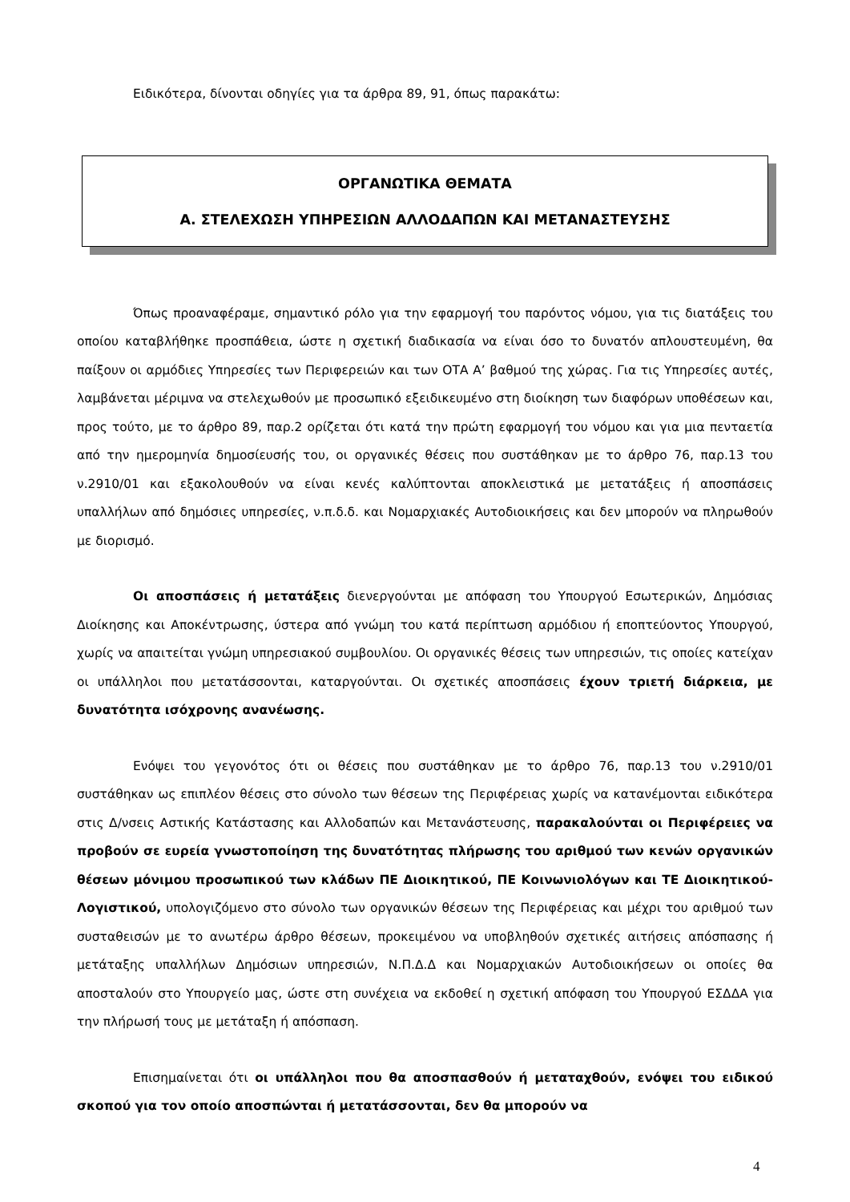Ειδικότερα, δίνονται οδηγίες για τα άρθρα 89, 91, όπως παρακάτω:
ΟΡΓΑΝΩΤΙΚΑ ΘΕΜΑΤΑ
Α. ΣΤΕΛΕΧΩΣΗ ΥΠΗΡΕΣΙΩΝ ΑΛΛΟΔΑΠΩΝ ΚΑΙ ΜΕΤΑΝΑΣΤΕΥΣΗΣ
Όπως προαναφέραμε, σημαντικό ρόλο για την εφαρμογή του παρόντος νόμου, για τις διατάξεις του οποίου καταβλήθηκε προσπάθεια, ώστε η σχετική διαδικασία να είναι όσο το δυνατόν απλουστευμένη, θα παίξουν οι αρμόδιες Υπηρεσίες των Περιφερειών και των ΟΤΑ Α’ βαθμού της χώρας. Για τις Υπηρεσίες αυτές, λαμβάνεται μέριμνα να στελεχωθούν με προσωπικό εξειδικευμένο στη διοίκηση των διαφόρων υποθέσεων και, προς τούτο, με το άρθρο 89, παρ.2 ορίζεται ότι κατά την πρώτη εφαρμογή του νόμου και για μια πενταετία από την ημερομηνία δημοσίευσής του, οι οργανικές θέσεις που συστάθηκαν με το άρθρο 76, παρ.13 του ν.2910/01 και εξακολουθούν να είναι κενές καλύπτονται αποκλειστικά με μετατάξεις ή αποσπάσεις υπαλλήλων από δημόσιες υπηρεσίες, ν.π.δ.δ. και Νομαρχιακές Αυτοδιοικήσεις και δεν μπορούν να πληρωθούν με διορισμό.
Οι αποσπάσεις ή μετατάξεις διενεργούνται με απόφαση του Υπουργού Εσωτερικών, Δημόσιας Διοίκησης και Αποκέντρωσης, ύστερα από γνώμη του κατά περίπτωση αρμόδιου ή εποπτεύοντος Υπουργού, χωρίς να απαιτείται γνώμη υπηρεσιακού συμβουλίου. Οι οργανικές θέσεις των υπηρεσιών, τις οποίες κατείχαν οι υπάλληλοι που μετατάσσονται, καταργούνται. Οι σχετικές αποσπάσεις έχουν τριετή διάρκεια, με δυνατότητα ισόχρονης ανανέωσης.
Ενόψει του γεγονότος ότι οι θέσεις που συστάθηκαν με το άρθρο 76, παρ.13 του ν.2910/01 συστάθηκαν ως επιπλέον θέσεις στο σύνολο των θέσεων της Περιφέρειας χωρίς να κατανέμονται ειδικότερα στις Δ/νσεις Αστικής Κατάστασης και Αλλοδαπών και Μετανάστευσης, παρακαλούνται οι Περιφέρειες να προβούν σε ευρεία γνωστοποίηση της δυνατότητας πλήρωσης του αριθμού των κενών οργανικών θέσεων μόνιμου προσωπικού των κλάδων ΠΕ Διοικητικού, ΠΕ Κοινωνιολόγων και ΤΕ Διοικητικού-Λογιστικού, υπολογιζόμενο στο σύνολο των οργανικών θέσεων της Περιφέρειας και μέχρι του αριθμού των συσταθεισών με το ανωτέρω άρθρο θέσεων, προκειμένου να υποβληθούν σχετικές αιτήσεις απόσπασης ή μετάταξης υπαλλήλων Δημόσιων υπηρεσιών, Ν.Π.Δ.Δ και Νομαρχιακών Αυτοδιοικήσεων οι οποίες θα αποσταλούν στο Υπουργείο μας, ώστε στη συνέχεια να εκδοθεί η σχετική απόφαση του Υπουργού ΕΣΔΔΑ για την πλήρωσή τους με μετάταξη ή απόσπαση.
Επισημαίνεται ότι οι υπάλληλοι που θα αποσπασθούν ή μεταταχθούν, ενόψει του ειδικού σκοπού για τον οποίο αποσπώνται ή μετατάσσονται, δεν θα μπορούν να
4